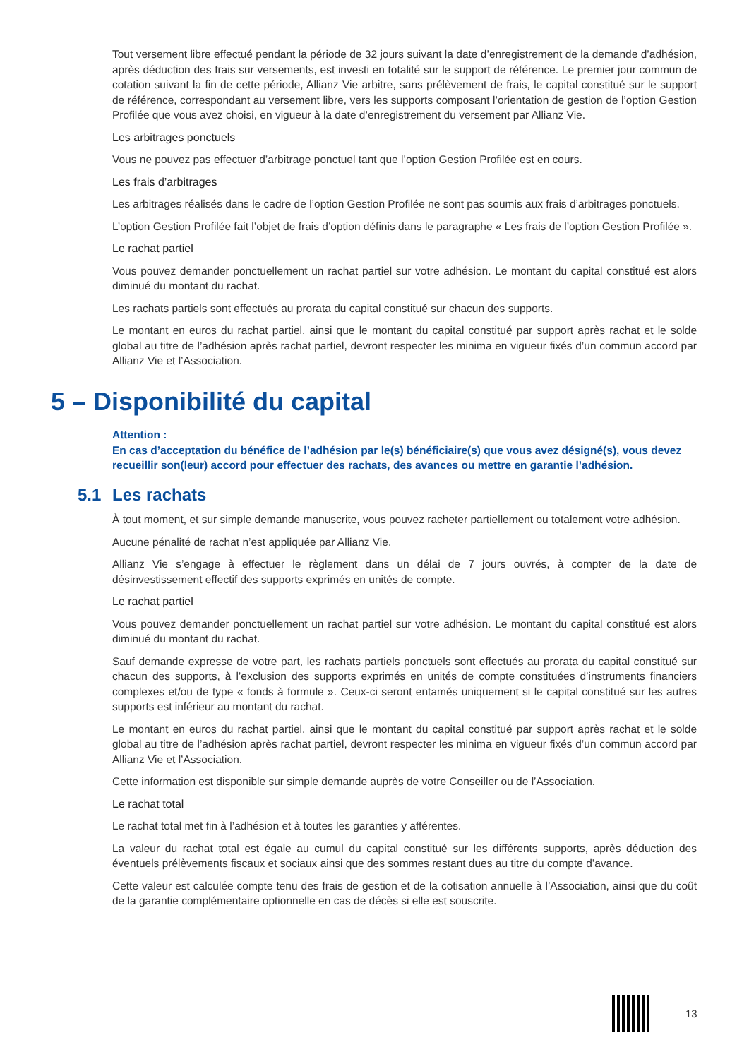Tout versement libre effectué pendant la période de 32 jours suivant la date d’enregistrement de la demande d’adhésion, après déduction des frais sur versements, est investi en totalité sur le support de référence. Le premier jour commun de cotation suivant la fin de cette période, Allianz Vie arbitre, sans prélèvement de frais, le capital constitué sur le support de référence, correspondant au versement libre, vers les supports composant l’orientation de gestion de l’option Gestion Profilée que vous avez choisi, en vigueur à la date d’enregistrement du versement par Allianz Vie.
Les arbitrages ponctuels
Vous ne pouvez pas effectuer d’arbitrage ponctuel tant que l’option Gestion Profilée est en cours.
Les frais d’arbitrages
Les arbitrages réalisés dans le cadre de l’option Gestion Profilée ne sont pas soumis aux frais d’arbitrages ponctuels.
L’option Gestion Profilée fait l’objet de frais d’option définis dans le paragraphe « Les frais de l’option Gestion Profilée ».
Le rachat partiel
Vous pouvez demander ponctuellement un rachat partiel sur votre adhésion. Le montant du capital constitué est alors diminué du montant du rachat.
Les rachats partiels sont effectués au prorata du capital constitué sur chacun des supports.
Le montant en euros du rachat partiel, ainsi que le montant du capital constitué par support après rachat et le solde global au titre de l’adhésion après rachat partiel, devront respecter les minima en vigueur fixés d’un commun accord par Allianz Vie et l’Association.
5 – Disponibilité du capital
Attention :
En cas d’acceptation du bénéfice de l’adhésion par le(s) bénéficiaire(s) que vous avez désigné(s), vous devez recueillir son(leur) accord pour effectuer des rachats, des avances ou mettre en garantie l’adhésion.
5.1 Les rachats
À tout moment, et sur simple demande manuscrite, vous pouvez racheter partiellement ou totalement votre adhésion.
Aucune pénalité de rachat n’est appliquée par Allianz Vie.
Allianz Vie s’engage à effectuer le règlement dans un délai de 7 jours ouvrés, à compter de la date de désinvestissement effectif des supports exprimés en unités de compte.
Le rachat partiel
Vous pouvez demander ponctuellement un rachat partiel sur votre adhésion. Le montant du capital constitué est alors diminué du montant du rachat.
Sauf demande expresse de votre part, les rachats partiels ponctuels sont effectués au prorata du capital constitué sur chacun des supports, à l’exclusion des supports exprimés en unités de compte constituées d’instruments financiers complexes et/ou de type « fonds à formule ». Ceux-ci seront entamés uniquement si le capital constitué sur les autres supports est inférieur au montant du rachat.
Le montant en euros du rachat partiel, ainsi que le montant du capital constitué par support après rachat et le solde global au titre de l’adhésion après rachat partiel, devront respecter les minima en vigueur fixés d’un commun accord par Allianz Vie et l’Association.
Cette information est disponible sur simple demande auprès de votre Conseiller ou de l’Association.
Le rachat total
Le rachat total met fin à l’adhésion et à toutes les garanties y afférentes.
La valeur du rachat total est égale au cumul du capital constitué sur les différents supports, après déduction des éventuels prélèvements fiscaux et sociaux ainsi que des sommes restant dues au titre du compte d’avance.
Cette valeur est calculée compte tenu des frais de gestion et de la cotisation annuelle à l’Association, ainsi que du coût de la garantie complémentaire optionnelle en cas de décès si elle est souscrite.
13